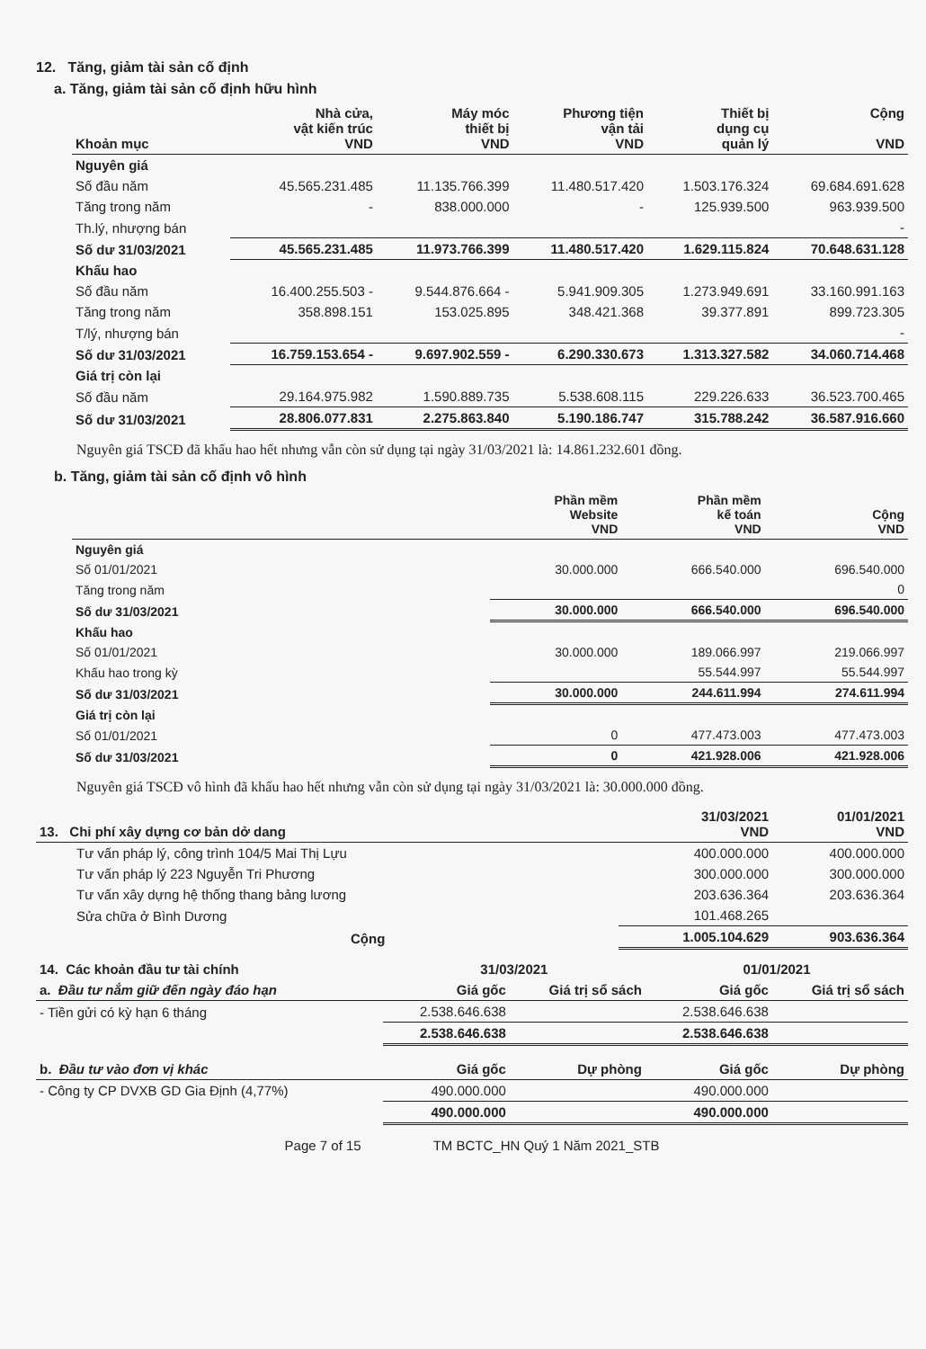12. Tăng, giảm tài sản cố định
a. Tăng, giảm tài sản cố định hữu hình
| Khoản mục | Nhà cửa, vật kiến trúc VND | Máy móc thiết bị VND | Phương tiện vận tải VND | Thiết bị dụng cụ quản lý | Cộng VND |
| --- | --- | --- | --- | --- | --- |
| Nguyên giá | | | | | |
| Số đầu năm | 45.565.231.485 | 11.135.766.399 | 11.480.517.420 | 1.503.176.324 | 69.684.691.628 |
| Tăng trong năm | - | 838.000.000 | - | 125.939.500 | 963.939.500 |
| Th.lý, nhượng bán | | | | | - |
| Số dư 31/03/2021 | 45.565.231.485 | 11.973.766.399 | 11.480.517.420 | 1.629.115.824 | 70.648.631.128 |
| Khấu hao | | | | | |
| Số đầu năm | 16.400.255.503 - | 9.544.876.664 - | 5.941.909.305 | 1.273.949.691 | 33.160.991.163 |
| Tăng trong năm | 358.898.151 | 153.025.895 | 348.421.368 | 39.377.891 | 899.723.305 |
| T/lý, nhượng bán | | | | | - |
| Số dư 31/03/2021 | 16.759.153.654 - | 9.697.902.559 - | 6.290.330.673 | 1.313.327.582 | 34.060.714.468 |
| Giá trị còn lại | | | | | |
| Số đầu năm | 29.164.975.982 | 1.590.889.735 | 5.538.608.115 | 229.226.633 | 36.523.700.465 |
| Số dư 31/03/2021 | 28.806.077.831 | 2.275.863.840 | 5.190.186.747 | 315.788.242 | 36.587.916.660 |
Nguyên giá TSCĐ đã khấu hao hết nhưng vẫn còn sử dụng tại ngày 31/03/2021 là: 14.861.232.601 đồng.
b. Tăng, giảm tài sản cố định vô hình
| | Phần mềm Website VND | Phần mềm kế toán VND | Cộng VND |
| --- | --- | --- | --- |
| Nguyên giá | | | |
| Số 01/01/2021 | 30.000.000 | 666.540.000 | 696.540.000 |
| Tăng trong năm | | | 0 |
| Số dư 31/03/2021 | 30.000.000 | 666.540.000 | 696.540.000 |
| Khấu hao | | | |
| Số 01/01/2021 | 30.000.000 | 189.066.997 | 219.066.997 |
| Khấu hao trong kỳ | | 55.544.997 | 55.544.997 |
| Số dư 31/03/2021 | 30.000.000 | 244.611.994 | 274.611.994 |
| Giá trị còn lại | | | |
| Số 01/01/2021 | 0 | 477.473.003 | 477.473.003 |
| Số dư 31/03/2021 | 0 | 421.928.006 | 421.928.006 |
Nguyên giá TSCĐ vô hình đã khấu hao hết nhưng vẫn còn sử dụng tại ngày 31/03/2021 là: 30.000.000 đồng.
| 13. Chi phí xây dựng cơ bản dở dang | 31/03/2021 VND | 01/01/2021 VND |
| --- | --- | --- |
| Tư vấn pháp lý, công trình 104/5 Mai Thị Lựu | 400.000.000 | 400.000.000 |
| Tư vấn pháp lý 223 Nguyễn Tri Phương | 300.000.000 | 300.000.000 |
| Tư vấn xây dựng hệ thống thang bảng lương | 203.636.364 | 203.636.364 |
| Sửa chữa ở Bình Dương | 101.468.265 | |
| Cộng | 1.005.104.629 | 903.636.364 |
| 14. Các khoản đầu tư tài chính | 31/03/2021 | | 01/01/2021 | |
| --- | --- | --- | --- | --- |
| a. Đầu tư nắm giữ đến ngày đáo hạn | Giá gốc | Giá trị sổ sách | Giá gốc | Giá trị sổ sách |
| - Tiền gửi có kỳ hạn 6 tháng | 2.538.646.638 | | 2.538.646.638 | |
| | 2.538.646.638 | | 2.538.646.638 | |
| b. Đầu tư vào đơn vị khác | Giá gốc | Dự phòng | Giá gốc | Dự phòng |
| - Công ty CP DVXB GD Gia Định (4,77%) | 490.000.000 | | 490.000.000 | |
| | 490.000.000 | | 490.000.000 | |
Page 7 of 15 TM BCTC_HN Quý 1 Năm 2021_STB